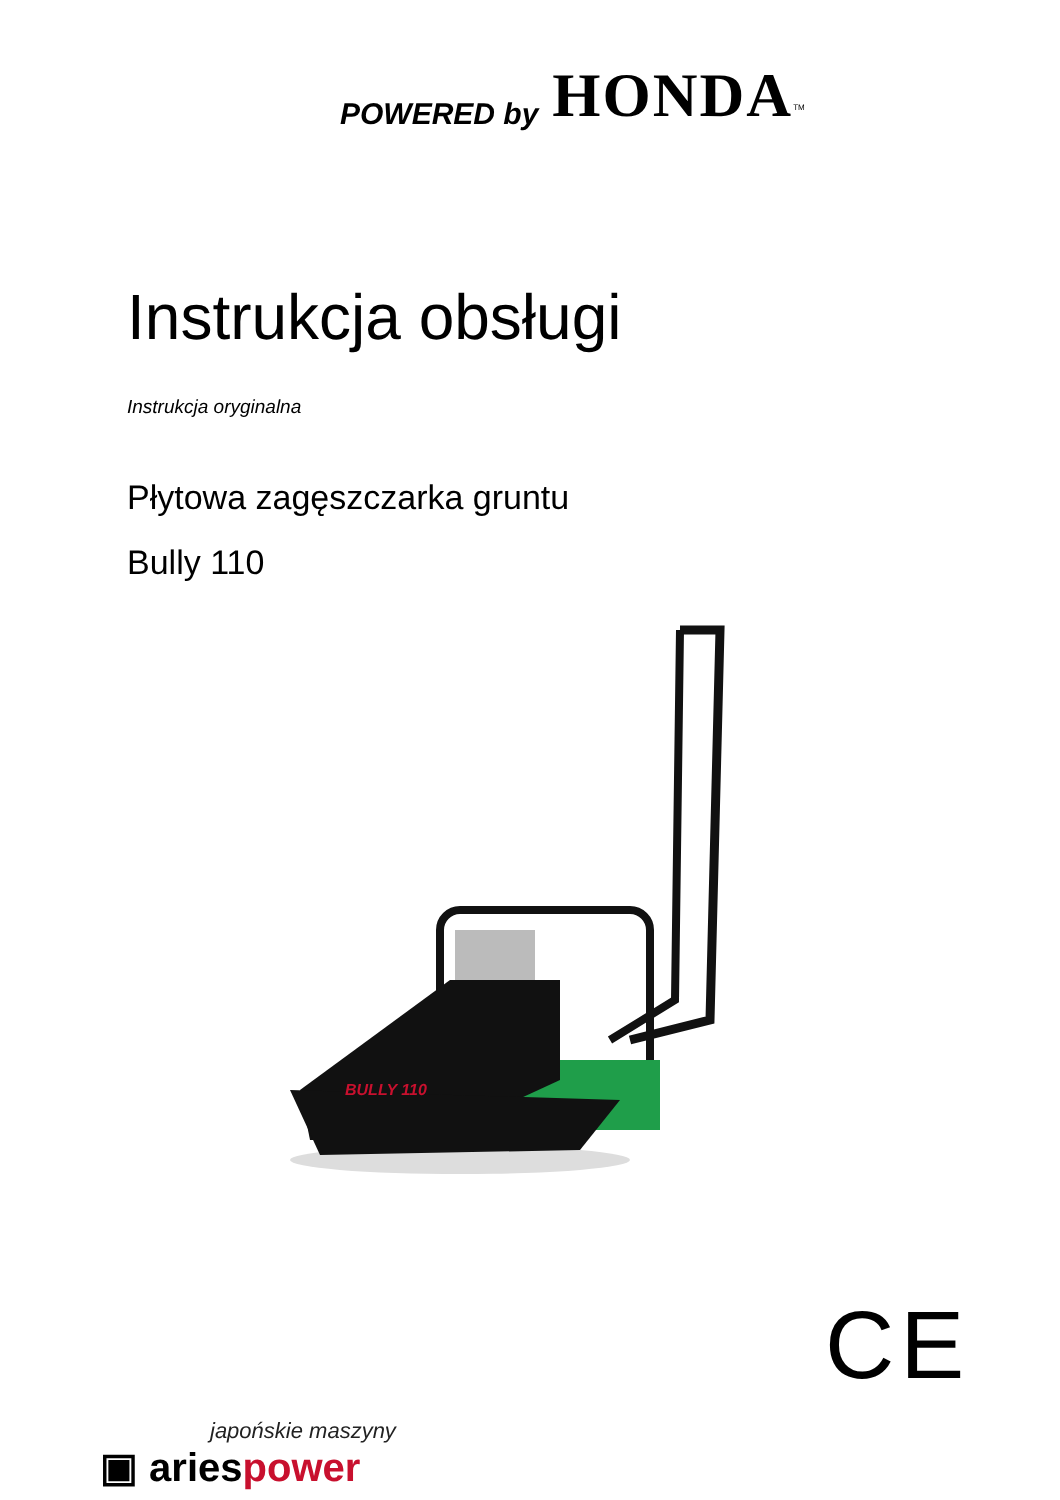POWERED by HONDA<sup>TM</sup>
Instrukcja obsługi
Instrukcja oryginalna
Płytowa zagęszczarka gruntu
Bully 110
BULLY 110
CE
japońskie maszyny
▣ ariespower